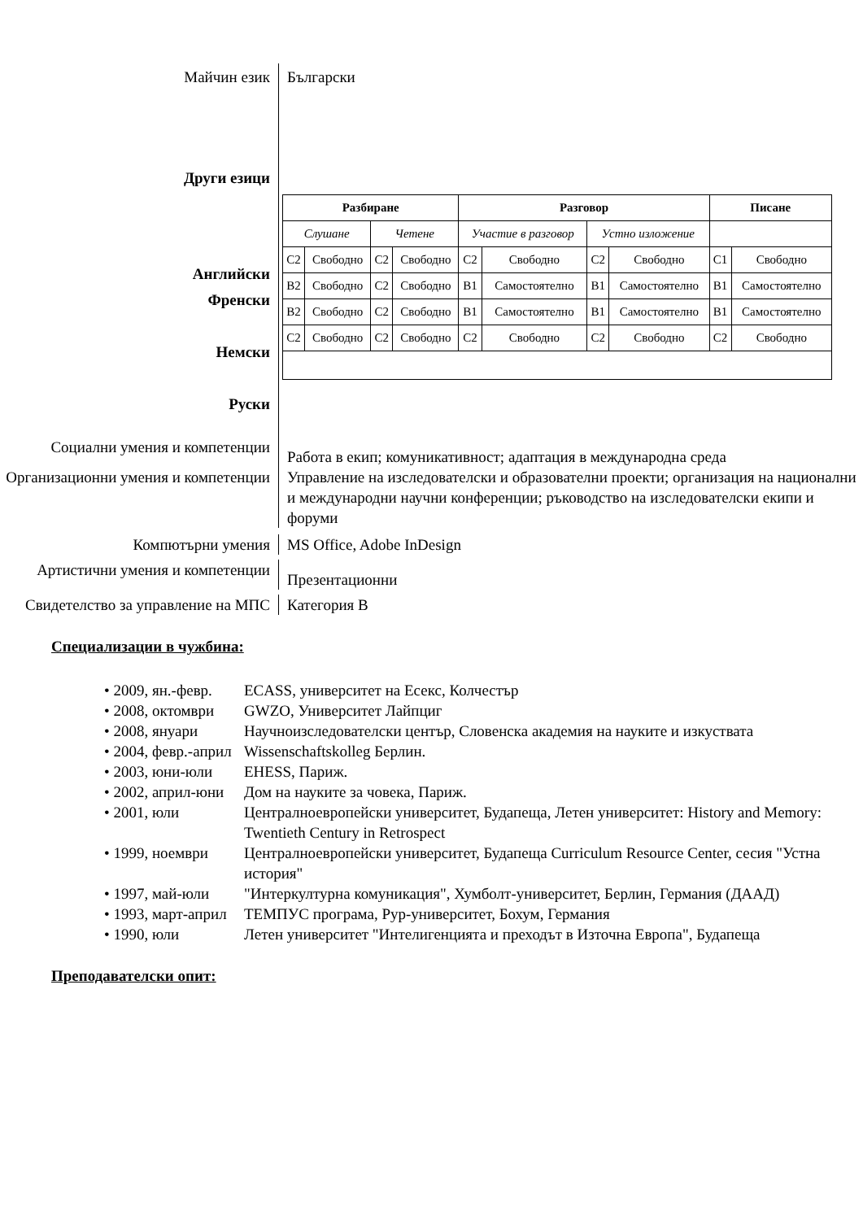Майчин език
Български
Други езици
Английски
Френски
Немски
Руски
| Разбиране | | | | Разговор | | | | Писане | |
| --- | --- | --- | --- | --- | --- | --- | --- | --- | --- |
| Слушане | | Четене | | Участие в разговор | | Устно изложение | | | |
| C2 | Свободно | C2 | Свободно | C2 | Свободно | C2 | Свободно | C1 | Свободно |
| B2 | Свободно | C2 | Свободно | B1 | Самостоятелно | B1 | Самостоятелно | B1 | Самостоятелно |
| B2 | Свободно | C2 | Свободно | B1 | Самостоятелно | B1 | Самостоятелно | B1 | Самостоятелно |
| C2 | Свободно | C2 | Свободно | C2 | Свободно | C2 | Свободно | C2 | Свободно |
Социални умения и компетенции
Работа в екип; комуникативност; адаптация в международна среда
Организационни умения и компетенции
Управление на изследователски и образователни проекти; организация на национални и международни научни конференции; ръководство на изследователски екипи и форуми
Компютърни умения MS Office, Adobe InDesign
Артистични умения и компетенции
Презентационни
Свидетелство за управление на МПС
Категория В
Специализации в чужбина:
• 2009, ян.-февр. ECASS, университет на Есекс, Колчестър
• 2008, октомври GWZO, Университет Лайпциг
• 2008, януари Научноизследователски център, Словенска академия на науките и изкуствата
• 2004, февр.-април Wissenschaftskolleg Берлин.
• 2003, юни-юли EHESS, Париж.
• 2002, април-юни Дом на науките за човека, Париж.
• 2001, юли Централноевропейски университет, Будапеща, Летен университет: History and Memory: Twentieth Century in Retrospect
• 1999, ноември Централноевропейски университет, Будапеща Curriculum Resource Center, сесия "Устна история"
• 1997, май-юли "Интеркултурна комуникация", Хумболт-университет, Берлин, Германия (ДААД)
• 1993, март-април ТЕМПУС програма, Рур-университет, Бохум, Германия
• 1990, юли Летен университет "Интелигенцията и преходът в Източна Европа", Будапеща
Преподавателски опит: